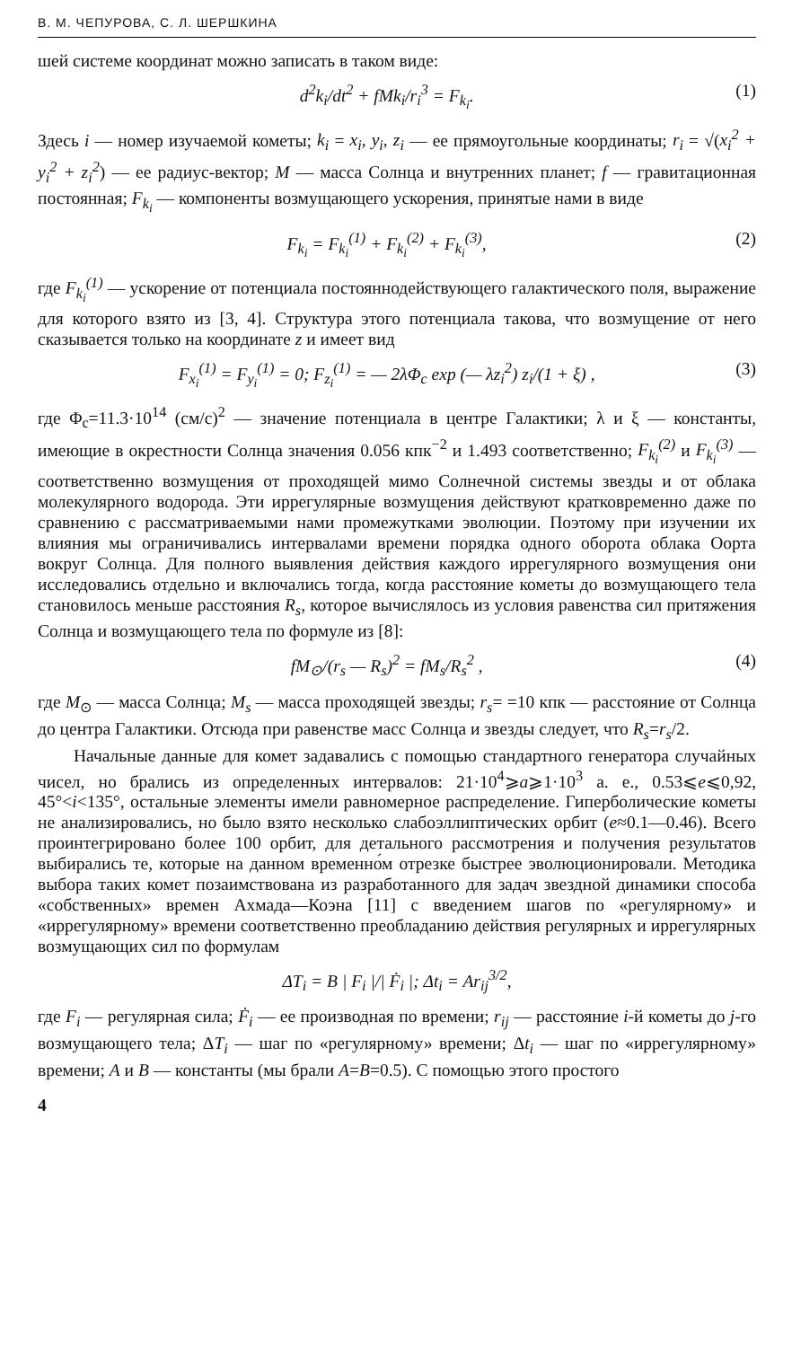В. М. ЧЕПУРОВА, С. Л. ШЕРШКИНА
шей системе координат можно записать в таком виде:
d<sup>2</sup>k<sub>i</sub>/dt<sup>2</sup> + fMk<sub>i</sub>/r<sub>i</sub><sup>3</sup> = F<sub>k<sub>i</sub></sub>. (1)
Здесь i — номер изучаемой кометы; k<sub>i</sub> = x<sub>i</sub>, y<sub>i</sub>, z<sub>i</sub> — ее прямоугольные координаты; r<sub>i</sub> = √(x<sub>i</sub><sup>2</sup> + y<sub>i</sub><sup>2</sup> + z<sub>i</sub><sup>2</sup>) — ее радиус-вектор; M — масса Солнца и внутренних планет; f — гравитационная постоянная; F<sub>k<sub>i</sub></sub> — компоненты возмущающего ускорения, принятые нами в виде
F<sub>k<sub>i</sub></sub> = F<sub>k<sub>i</sub></sub><sup>(1)</sup> + F<sub>k<sub>i</sub></sub><sup>(2)</sup> + F<sub>k<sub>i</sub></sub><sup>(3)</sup>, (2)
где F<sub>k<sub>i</sub></sub><sup>(1)</sup> — ускорение от потенциала постояннодействующего галактического поля, выражение для которого взято из [3, 4]. Структура этого потенциала такова, что возмущение от него сказывается только на координате z и имеет вид
F<sub>x<sub>i</sub></sub><sup>(1)</sup> = F<sub>y<sub>i</sub></sub><sup>(1)</sup> = 0; F<sub>z<sub>i</sub></sub><sup>(1)</sup> = — 2λΦ<sub>c</sub> exp (— λz<sub>i</sub><sup>2</sup>) z<sub>i</sub>/(1 + ξ) , (3)
где Φ<sub>c</sub>=11.3·10<sup>14</sup> (см/с)<sup>2</sup> — значение потенциала в центре Галактики; λ и ξ — константы, имеющие в окрестности Солнца значения 0.056 кпк<sup>−2</sup> и 1.493 соответственно; F<sub>k<sub>i</sub></sub><sup>(2)</sup> и F<sub>k<sub>i</sub></sub><sup>(3)</sup> — соответственно возмущения от проходящей мимо Солнечной системы звезды и от облака молекулярного водорода. Эти иррегулярные возмущения действуют кратковременно даже по сравнению с рассматриваемыми нами промежутками эволюции. Поэтому при изучении их влияния мы ограничивались интервалами времени порядка одного оборота облака Оорта вокруг Солнца. Для полного выявления действия каждого иррегулярного возмущения они исследовались отдельно и включались тогда, когда расстояние кометы до возмущающего тела становилось меньше расстояния R<sub>s</sub>, которое вычислялось из условия равенства сил притяжения Солнца и возмущающего тела по формуле из [8]:
fM<sub>⊙</sub>/(r<sub>s</sub> — R<sub>s</sub>)<sup>2</sup> = fM<sub>s</sub>/R<sub>s</sub><sup>2</sup> , (4)
где M<sub>⊙</sub> — масса Солнца; M<sub>s</sub> — масса проходящей звезды; r<sub>s</sub>= =10 кпк — расстояние от Солнца до центра Галактики. Отсюда при равенстве масс Солнца и звезды следует, что R<sub>s</sub>=r<sub>s</sub>/2.
Начальные данные для комет задавались с помощью стандартного генератора случайных чисел, но брались из определенных интервалов: 21·10<sup>4</sup>⩾a⩾1·10<sup>3</sup> а. е., 0.53⩽e⩽0,92, 45°<i<135°, остальные элементы имели равномерное распределение. Гиперболические кометы не анализировались, но было взято несколько слабоэллиптических орбит (e≈0.1—0.46). Всего проинтегрировано более 100 орбит, для детального рассмотрения и получения результатов выбирались те, которые на данном временно́м отрезке быстрее эволюционировали. Методика выбора таких комет позаимствована из разработанного для задач звездной динамики способа «собственных» времен Ахмада—Коэна [11] с введением шагов по «регулярному» и «иррегулярному» времени соответственно преобладанию действия регулярных и иррегулярных возмущающих сил по формулам
ΔT<sub>i</sub> = B | F<sub>i</sub> |/| Ḟ<sub>i</sub> |; Δt<sub>i</sub> = Ar<sub>ij</sub><sup>3/2</sup>,
где F<sub>i</sub> — регулярная сила; Ḟ<sub>i</sub> — ее производная по времени; r<sub>ij</sub> — расстояние i-й кометы до j-го возмущающего тела; ΔT<sub>i</sub> — шаг по «регулярному» времени; Δt<sub>i</sub> — шаг по «иррегулярному» времени; A и B — константы (мы брали A=B=0.5). С помощью этого простого
4